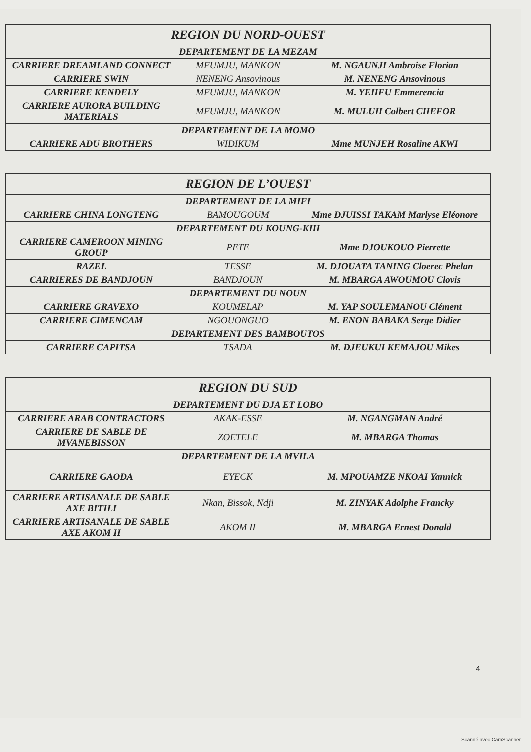| REGION DU NORD-OUEST | | |
| --- | --- | --- |
| DEPARTEMENT DE LA MEZAM | | |
| CARRIERE DREAMLAND CONNECT | MFUMJU, MANKON | M. NGAUNJI Ambroise Florian |
| CARRIERE SWIN | NENENG Ansovinous | M. NENENG Ansovinous |
| CARRIERE KENDELY | MFUMJU, MANKON | M. YEHFU Emmerencia |
| CARRIERE AURORA BUILDING MATERIALS | MFUMJU, MANKON | M. MULUH Colbert CHEFOR |
| DEPARTEMENT DE LA MOMO | | |
| CARRIERE ADU BROTHERS | WIDIKUM | Mme MUNJEH Rosaline AKWI |
| REGION DE L’OUEST | | |
| --- | --- | --- |
| DEPARTEMENT DE LA MIFI | | |
| CARRIERE CHINA LONGTENG | BAMOUGOUM | Mme DJUISSI TAKAM Marlyse Eléonore |
| DEPARTEMENT DU KOUNG-KHI | | |
| CARRIERE CAMEROON MINING GROUP | PETE | Mme DJOUKOUO Pierrette |
| RAZEL | TESSE | M. DJOUATA TANING Cloerec Phelan |
| CARRIERES DE BANDJOUN | BANDJOUN | M. MBARGA AWOUMOU Clovis |
| DEPARTEMENT DU NOUN | | |
| CARRIERE GRAVEXO | KOUMELAP | M. YAP SOULEMANOU Clément |
| CARRIERE CIMENCAM | NGOUONGUO | M. ENON BABAKA Serge Didier |
| DEPARTEMENT DES BAMBOUTOS | | |
| CARRIERE CAPITSA | TSADA | M. DJEUKUI KEMAJOU Mikes |
| REGION DU SUD | | |
| --- | --- | --- |
| DEPARTEMENT DU DJA ET LOBO | | |
| CARRIERE ARAB CONTRACTORS | AKAK-ESSE | M. NGANGMAN André |
| CARRIERE DE SABLE DE MVANEBISSON | ZOETELE | M. MBARGA Thomas |
| DEPARTEMENT DE LA MVILA | | |
| CARRIERE GAODA | EYECK | M. MPOUAMZE NKOAI Yannick |
| CARRIERE ARTISANALE DE SABLE AXE BITILI | Nkan, Bissok, Ndji | M. ZINYAK Adolphe Francky |
| CARRIERE ARTISANALE DE SABLE AXE AKOM II | AKOM II | M. MBARGA Ernest Donald |
4
Scanné avec CamScanner